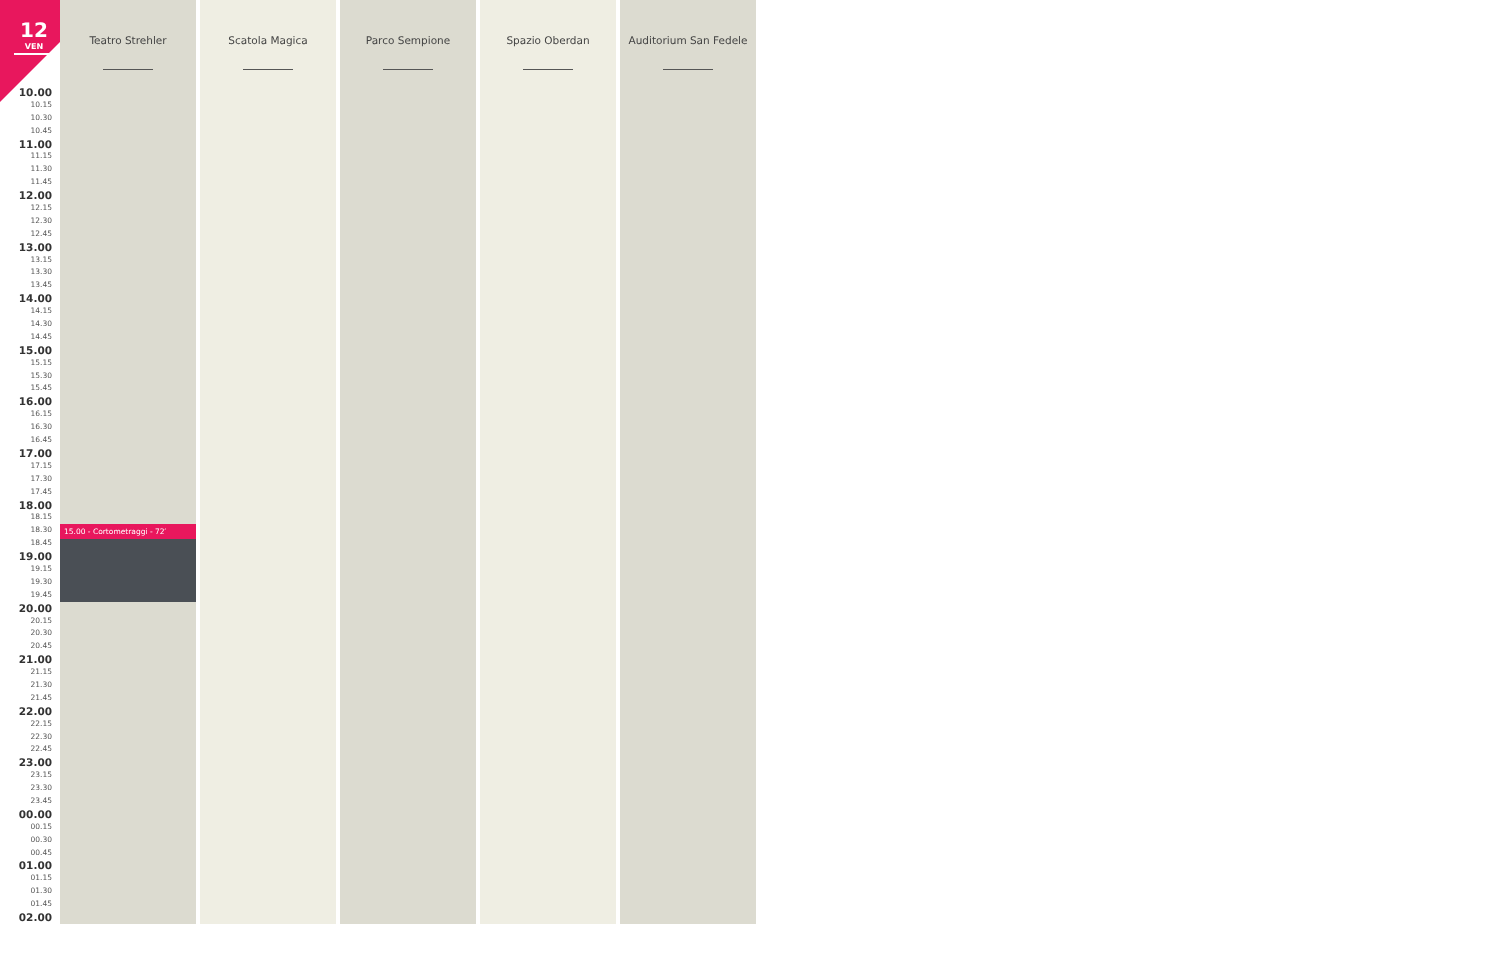12
VEN
Teatro Strehler
Scatola Magica
Parco Sempione
Spazio Oberdan
Auditorium San Fedele
10.00
10.15
10.30
10.45
11.00
11.15
11.30
11.45
12.00
12.15
12.30
12.45
13.00
13.15
13.30
13.45
14.00
14.15
14.30
14.45
15.00
15.15
15.30
15.45
16.00
16.15
16.30
16.45
17.00
17.15
17.30
17.45
18.00
18.15
18.30
18.45
19.00
19.15
19.30
19.45
20.00
20.15
20.30
20.45
21.00
21.15
21.30
21.45
22.00
22.15
22.30
22.45
23.00
23.15
23.30
23.45
00.00
00.15
00.30
00.45
01.00
01.15
01.30
01.45
02.00
15.00 - Cortometraggi - 72′